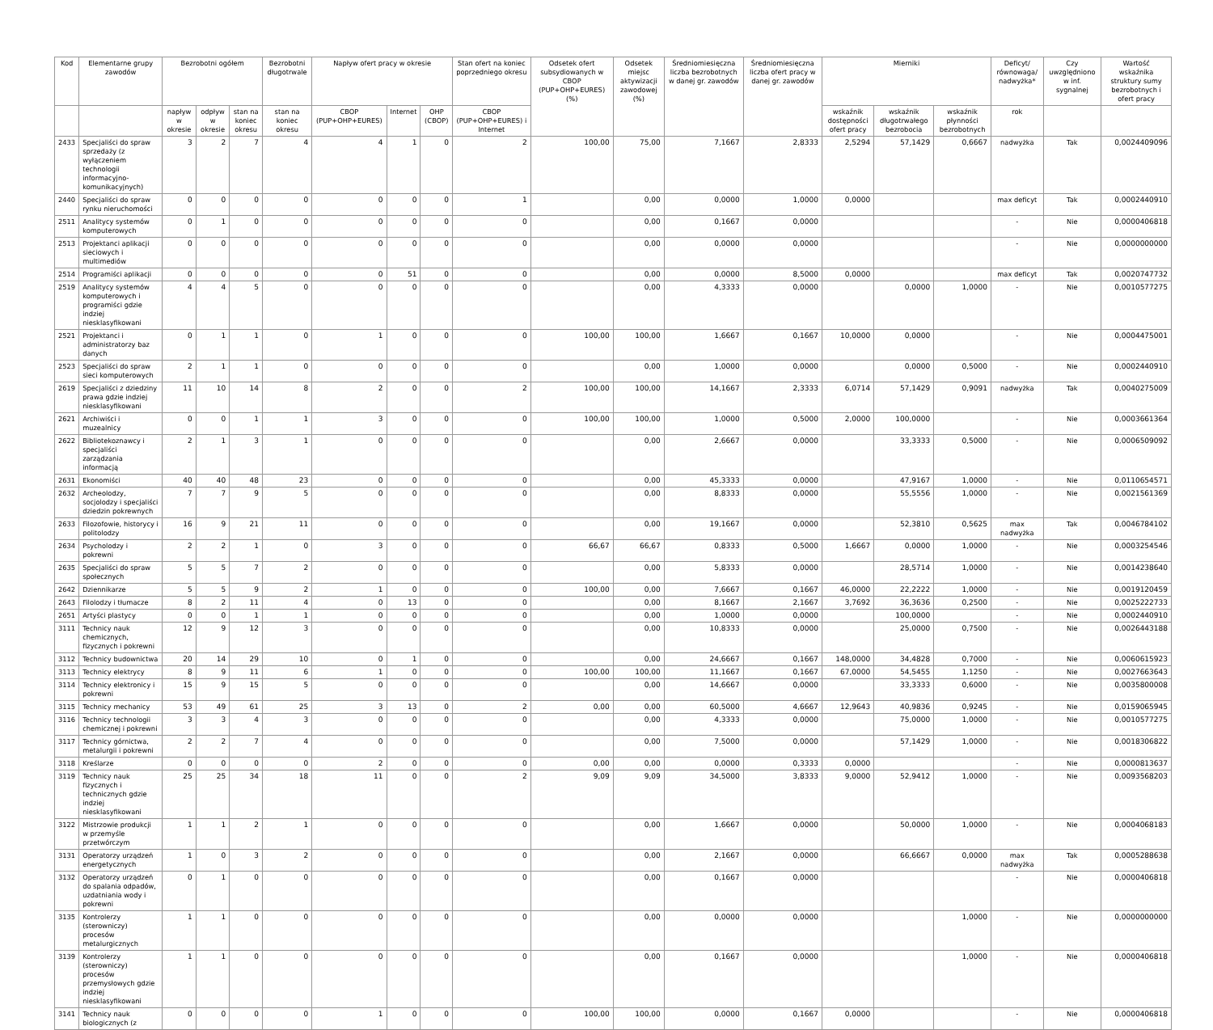| Kod | Elementarne grupy zawodów | Bezrobotni ogółem | | | Bezrobotni długotrwale | Napływ ofert pracy w okresie | | | Stan ofert na koniec poprzedniego okresu | Odsetek ofert subsydiowanych w CBOP (PUP+OHP+EURES) (%) | Odsetek miejsc aktywizacji zawodowej (%) | Średniomiesięczna liczba bezrobotnych w danej gr. zawodów | Średniomiesięczna liczba ofert pracy w danej gr. zawodów | Mierniki | | | Deficyt/ równowaga/ nadwyżka* | Czy uwzględniono w inf. sygnalnej | Wartość wskaźnika struktury sumy bezrobotnych i ofert pracy |
| --- | --- | --- | --- | --- | --- | --- | --- | --- | --- | --- | --- | --- | --- | --- | --- | --- | --- | --- | --- |
| | | napływ w okresie | odpływ w okresie | stan na koniec okresu | stan na koniec okresu | CBOP (PUP+OHP+EURES) | Internet | OHP (CBOP) | CBOP (PUP+OHP+EURES) i Internet | | | | | wskaźnik dostępności ofert pracy | wskaźnik długotrwałego bezrobocia | wskaźnik płynności bezrobotnych | rok | | |
| 2433 | Specjaliści do spraw sprzedaży (z wyłączeniem technologii informacyjno-komunikacyjnych) | 3 | 2 | 7 | 4 | 4 | 1 | 0 | 2 | 100,00 | 75,00 | 7,1667 | 2,8333 | 2,5294 | 57,1429 | 0,6667 | nadwyżka | Tak | 0,0024409096 |
| 2440 | Specjaliści do spraw rynku nieruchomości | 0 | 0 | 0 | 0 | 0 | 0 | 0 | 1 | | 0,00 | 0,0000 | 1,0000 | 0,0000 | | | max deficyt | Tak | 0,0002440910 |
| 2511 | Analitycy systemów komputerowych | 0 | 1 | 0 | 0 | 0 | 0 | 0 | 0 | | 0,00 | 0,1667 | 0,0000 | | | | - | Nie | 0,0000406818 |
| 2513 | Projektanci aplikacji sieciowych i multimediów | 0 | 0 | 0 | 0 | 0 | 0 | 0 | 0 | | 0,00 | 0,0000 | 0,0000 | | | | - | Nie | 0,0000000000 |
| 2514 | Programiści aplikacji | 0 | 0 | 0 | 0 | 0 | 51 | 0 | 0 | | 0,00 | 0,0000 | 8,5000 | 0,0000 | | | max deficyt | Tak | 0,0020747732 |
| 2519 | Analitycy systemów komputerowych i programiści gdzie indziej niesklasyfikowani | 4 | 4 | 5 | 0 | 0 | 0 | 0 | 0 | | 0,00 | 4,3333 | 0,0000 | | 0,0000 | 1,0000 | - | Nie | 0,0010577275 |
| 2521 | Projektanci i administratorzy baz danych | 0 | 1 | 1 | 0 | 1 | 0 | 0 | 0 | 100,00 | 100,00 | 1,6667 | 0,1667 | 10,0000 | 0,0000 | | - | Nie | 0,0004475001 |
| 2523 | Specjaliści do spraw sieci komputerowych | 2 | 1 | 1 | 0 | 0 | 0 | 0 | 0 | | 0,00 | 1,0000 | 0,0000 | | 0,0000 | 0,5000 | - | Nie | 0,0002440910 |
| 2619 | Specjaliści z dziedziny prawa gdzie indziej niesklasyfikowani | 11 | 10 | 14 | 8 | 2 | 0 | 0 | 2 | 100,00 | 100,00 | 14,1667 | 2,3333 | 6,0714 | 57,1429 | 0,9091 | nadwyżka | Tak | 0,0040275009 |
| 2621 | Archiwiści i muzealnicy | 0 | 0 | 1 | 1 | 3 | 0 | 0 | 0 | 100,00 | 100,00 | 1,0000 | 0,5000 | 2,0000 | 100,0000 | | - | Nie | 0,0003661364 |
| 2622 | Bibliotekoznawcy i specjaliści zarządzania informacją | 2 | 1 | 3 | 1 | 0 | 0 | 0 | 0 | | 0,00 | 2,6667 | 0,0000 | | 33,3333 | 0,5000 | - | Nie | 0,0006509092 |
| 2631 | Ekonomiści | 40 | 40 | 48 | 23 | 0 | 0 | 0 | 0 | | 0,00 | 45,3333 | 0,0000 | | 47,9167 | 1,0000 | - | Nie | 0,0110654571 |
| 2632 | Archeolodzy, socjolodzy i specjaliści dziedzin pokrewnych | 7 | 7 | 9 | 5 | 0 | 0 | 0 | 0 | | 0,00 | 8,8333 | 0,0000 | | 55,5556 | 1,0000 | - | Nie | 0,0021561369 |
| 2633 | Filozofowie, historycy i politolodzy | 16 | 9 | 21 | 11 | 0 | 0 | 0 | 0 | | 0,00 | 19,1667 | 0,0000 | | 52,3810 | 0,5625 | max nadwyżka | Tak | 0,0046784102 |
| 2634 | Psycholodzy i pokrewni | 2 | 2 | 1 | 0 | 3 | 0 | 0 | 0 | 66,67 | 66,67 | 0,8333 | 0,5000 | 1,6667 | 0,0000 | 1,0000 | - | Nie | 0,0003254546 |
| 2635 | Specjaliści do spraw społecznych | 5 | 5 | 7 | 2 | 0 | 0 | 0 | 0 | | 0,00 | 5,8333 | 0,0000 | | 28,5714 | 1,0000 | - | Nie | 0,0014238640 |
| 2642 | Dziennikarze | 5 | 5 | 9 | 2 | 1 | 0 | 0 | 0 | 100,00 | 0,00 | 7,6667 | 0,1667 | 46,0000 | 22,2222 | 1,0000 | - | Nie | 0,0019120459 |
| 2643 | Filolodzy i tłumacze | 8 | 2 | 11 | 4 | 0 | 13 | 0 | 0 | | 0,00 | 8,1667 | 2,1667 | 3,7692 | 36,3636 | 0,2500 | - | Nie | 0,0025222733 |
| 2651 | Artyści plastycy | 0 | 0 | 1 | 1 | 0 | 0 | 0 | 0 | | 0,00 | 1,0000 | 0,0000 | | 100,0000 | | - | Nie | 0,0002440910 |
| 3111 | Technicy nauk chemicznych, fizycznych i pokrewni | 12 | 9 | 12 | 3 | 0 | 0 | 0 | 0 | | 0,00 | 10,8333 | 0,0000 | | 25,0000 | 0,7500 | - | Nie | 0,0026443188 |
| 3112 | Technicy budownictwa | 20 | 14 | 29 | 10 | 0 | 1 | 0 | 0 | | 0,00 | 24,6667 | 0,1667 | 148,0000 | 34,4828 | 0,7000 | - | Nie | 0,0060615923 |
| 3113 | Technicy elektrycy | 8 | 9 | 11 | 6 | 1 | 0 | 0 | 0 | 100,00 | 100,00 | 11,1667 | 0,1667 | 67,0000 | 54,5455 | 1,1250 | - | Nie | 0,0027663643 |
| 3114 | Technicy elektronicy i pokrewni | 15 | 9 | 15 | 5 | 0 | 0 | 0 | 0 | | 0,00 | 14,6667 | 0,0000 | | 33,3333 | 0,6000 | - | Nie | 0,0035800008 |
| 3115 | Technicy mechanicy | 53 | 49 | 61 | 25 | 3 | 13 | 0 | 2 | 0,00 | 0,00 | 60,5000 | 4,6667 | 12,9643 | 40,9836 | 0,9245 | - | Nie | 0,0159065945 |
| 3116 | Technicy technologii chemicznej i pokrewni | 3 | 3 | 4 | 3 | 0 | 0 | 0 | 0 | | 0,00 | 4,3333 | 0,0000 | | 75,0000 | 1,0000 | - | Nie | 0,0010577275 |
| 3117 | Technicy górnictwa, metalurgii i pokrewni | 2 | 2 | 7 | 4 | 0 | 0 | 0 | 0 | | 0,00 | 7,5000 | 0,0000 | | 57,1429 | 1,0000 | - | Nie | 0,0018306822 |
| 3118 | Kreślarze | 0 | 0 | 0 | 0 | 2 | 0 | 0 | 0 | 0,00 | 0,00 | 0,0000 | 0,3333 | 0,0000 | | | - | Nie | 0,0000813637 |
| 3119 | Technicy nauk fizycznych i technicznych gdzie indziej niesklasyfikowani | 25 | 25 | 34 | 18 | 11 | 0 | 0 | 2 | 9,09 | 9,09 | 34,5000 | 3,8333 | 9,0000 | 52,9412 | 1,0000 | - | Nie | 0,0093568203 |
| 3122 | Mistrzowie produkcji w przemyśle przetwórczym | 1 | 1 | 2 | 1 | 0 | 0 | 0 | 0 | | 0,00 | 1,6667 | 0,0000 | | 50,0000 | 1,0000 | - | Nie | 0,0004068183 |
| 3131 | Operatorzy urządzeń energetycznych | 1 | 0 | 3 | 2 | 0 | 0 | 0 | 0 | | 0,00 | 2,1667 | 0,0000 | | 66,6667 | 0,0000 | max nadwyżka | Tak | 0,0005288638 |
| 3132 | Operatorzy urządzeń do spalania odpadów, uzdatniania wody i pokrewni | 0 | 1 | 0 | 0 | 0 | 0 | 0 | 0 | | 0,00 | 0,1667 | 0,0000 | | | | - | Nie | 0,0000406818 |
| 3135 | Kontrolerzy (sterowniczy) procesów metalurgicznych | 1 | 1 | 0 | 0 | 0 | 0 | 0 | 0 | | 0,00 | 0,0000 | 0,0000 | | | 1,0000 | - | Nie | 0,0000000000 |
| 3139 | Kontrolerzy (sterowniczy) procesów przemysłowych gdzie indziej niesklasyfikowani | 1 | 1 | 0 | 0 | 0 | 0 | 0 | 0 | | 0,00 | 0,1667 | 0,0000 | | | 1,0000 | - | Nie | 0,0000406818 |
| 3141 | Technicy nauk biologicznych (z | 0 | 0 | 0 | 0 | 1 | 0 | 0 | 0 | 100,00 | 100,00 | 0,0000 | 0,1667 | 0,0000 | | | - | Nie | 0,0000406818 |